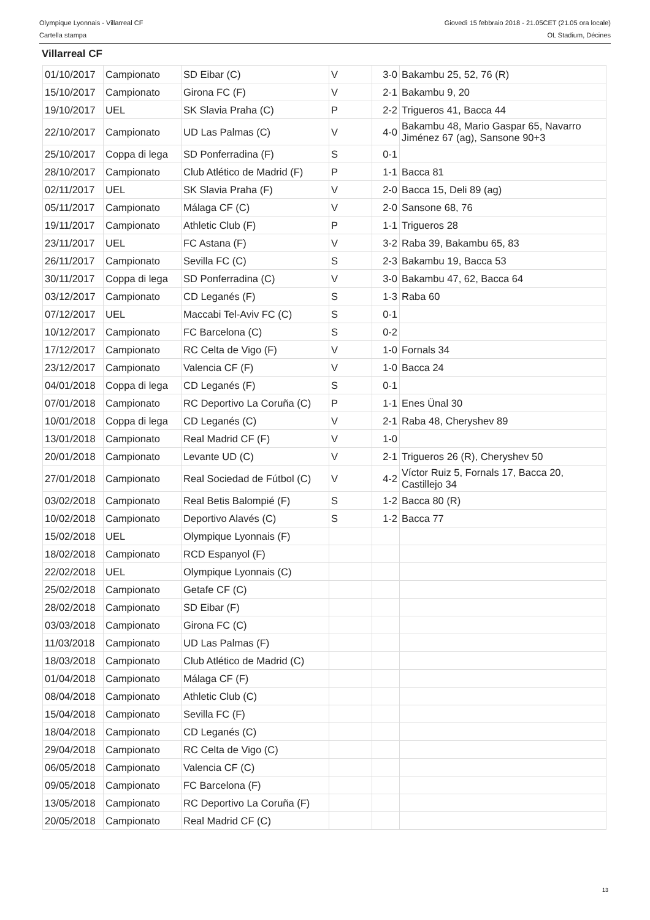Olympique Lyonnais - Villarreal CF Giovedì 15 febbraio 2018 - 21.05CET (21.05 ora locale)
Cartella stampa OL Stadium, Décines
Villarreal CF
| 01/10/2017 | Campionato | SD Eibar (C) | V | 3-0 | Bakambu 25, 52, 76 (R) |
| 15/10/2017 | Campionato | Girona FC (F) | V | 2-1 | Bakambu 9, 20 |
| 19/10/2017 | UEL | SK Slavia Praha (C) | P | 2-2 | Trigueros 41, Bacca 44 |
| 22/10/2017 | Campionato | UD Las Palmas (C) | V | 4-0 | Bakambu 48, Mario Gaspar 65, Navarro Jiménez 67 (ag), Sansone 90+3 |
| 25/10/2017 | Coppa di lega | SD Ponferradina (F) | S | 0-1 | |
| 28/10/2017 | Campionato | Club Atlético de Madrid (F) | P | 1-1 | Bacca 81 |
| 02/11/2017 | UEL | SK Slavia Praha (F) | V | 2-0 | Bacca 15, Deli 89 (ag) |
| 05/11/2017 | Campionato | Málaga CF (C) | V | 2-0 | Sansone 68, 76 |
| 19/11/2017 | Campionato | Athletic Club (F) | P | 1-1 | Trigueros 28 |
| 23/11/2017 | UEL | FC Astana (F) | V | 3-2 | Raba 39, Bakambu 65, 83 |
| 26/11/2017 | Campionato | Sevilla FC (C) | S | 2-3 | Bakambu 19, Bacca 53 |
| 30/11/2017 | Coppa di lega | SD Ponferradina (C) | V | 3-0 | Bakambu 47, 62, Bacca 64 |
| 03/12/2017 | Campionato | CD Leganés (F) | S | 1-3 | Raba 60 |
| 07/12/2017 | UEL | Maccabi Tel-Aviv FC (C) | S | 0-1 | |
| 10/12/2017 | Campionato | FC Barcelona (C) | S | 0-2 | |
| 17/12/2017 | Campionato | RC Celta de Vigo (F) | V | 1-0 | Fornals 34 |
| 23/12/2017 | Campionato | Valencia CF (F) | V | 1-0 | Bacca 24 |
| 04/01/2018 | Coppa di lega | CD Leganés (F) | S | 0-1 | |
| 07/01/2018 | Campionato | RC Deportivo La Coruña (C) | P | 1-1 | Enes Ünal 30 |
| 10/01/2018 | Coppa di lega | CD Leganés (C) | V | 2-1 | Raba 48, Cheryshev 89 |
| 13/01/2018 | Campionato | Real Madrid CF (F) | V | 1-0 | |
| 20/01/2018 | Campionato | Levante UD (C) | V | 2-1 | Trigueros 26 (R), Cheryshev 50 |
| 27/01/2018 | Campionato | Real Sociedad de Fútbol (C) | V | 4-2 | Víctor Ruiz 5, Fornals 17, Bacca 20, Castillejo 34 |
| 03/02/2018 | Campionato | Real Betis Balompié (F) | S | 1-2 | Bacca 80 (R) |
| 10/02/2018 | Campionato | Deportivo Alavés (C) | S | 1-2 | Bacca 77 |
| 15/02/2018 | UEL | Olympique Lyonnais (F) | | | |
| 18/02/2018 | Campionato | RCD Espanyol (F) | | | |
| 22/02/2018 | UEL | Olympique Lyonnais (C) | | | |
| 25/02/2018 | Campionato | Getafe CF (C) | | | |
| 28/02/2018 | Campionato | SD Eibar (F) | | | |
| 03/03/2018 | Campionato | Girona FC (C) | | | |
| 11/03/2018 | Campionato | UD Las Palmas (F) | | | |
| 18/03/2018 | Campionato | Club Atlético de Madrid (C) | | | |
| 01/04/2018 | Campionato | Málaga CF (F) | | | |
| 08/04/2018 | Campionato | Athletic Club (C) | | | |
| 15/04/2018 | Campionato | Sevilla FC (F) | | | |
| 18/04/2018 | Campionato | CD Leganés (C) | | | |
| 29/04/2018 | Campionato | RC Celta de Vigo (C) | | | |
| 06/05/2018 | Campionato | Valencia CF (C) | | | |
| 09/05/2018 | Campionato | FC Barcelona (F) | | | |
| 13/05/2018 | Campionato | RC Deportivo La Coruña (F) | | | |
| 20/05/2018 | Campionato | Real Madrid CF (C) | | | |
13